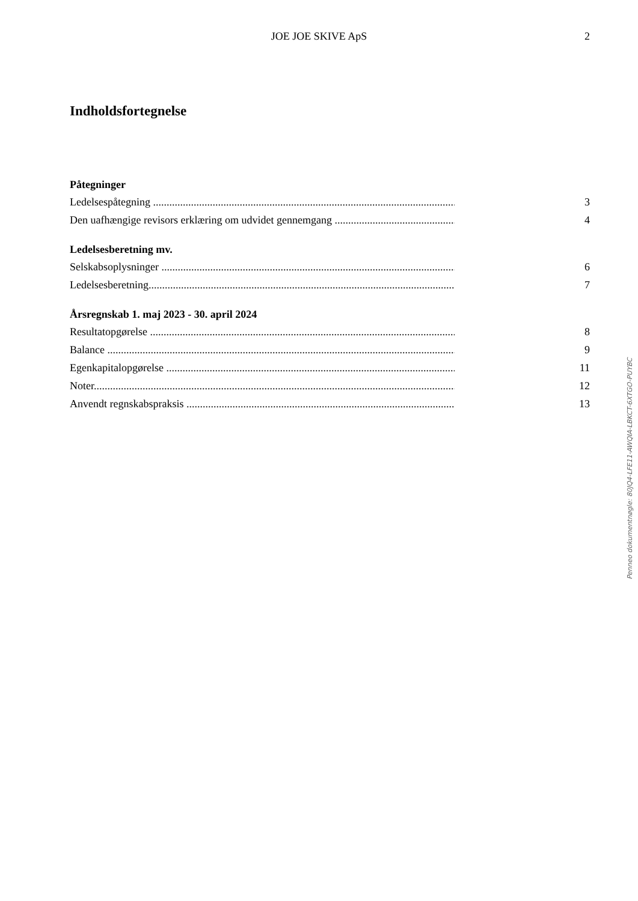JOE JOE SKIVE ApS 2
Indholdsfortegnelse
Påtegninger
Ledelsespåtegning ........................................................................................................................ 3
Den uafhængige revisors erklæring om udvidet gennemgang ................................................ 4
Ledelsesberetning mv.
Selskabsoplysninger ...................................................................................................................... 6
Ledelsesberetning.......................................................................................................................... 7
Årsregnskab 1. maj 2023 - 30. april 2024
Resultatopgørelse .......................................................................................................................... 8
Balance ............................................................................................................................................. 9
Egenkapitalopgørelse .................................................................................................................... 11
Noter................................................................................................................................................. 12
Anvendt regnskabspraksis ............................................................................................................ 13
Penneo dokumentnøgle: 80JQ4-LFE11-AWQIA-LBKCT-6XTGO-PUYBC